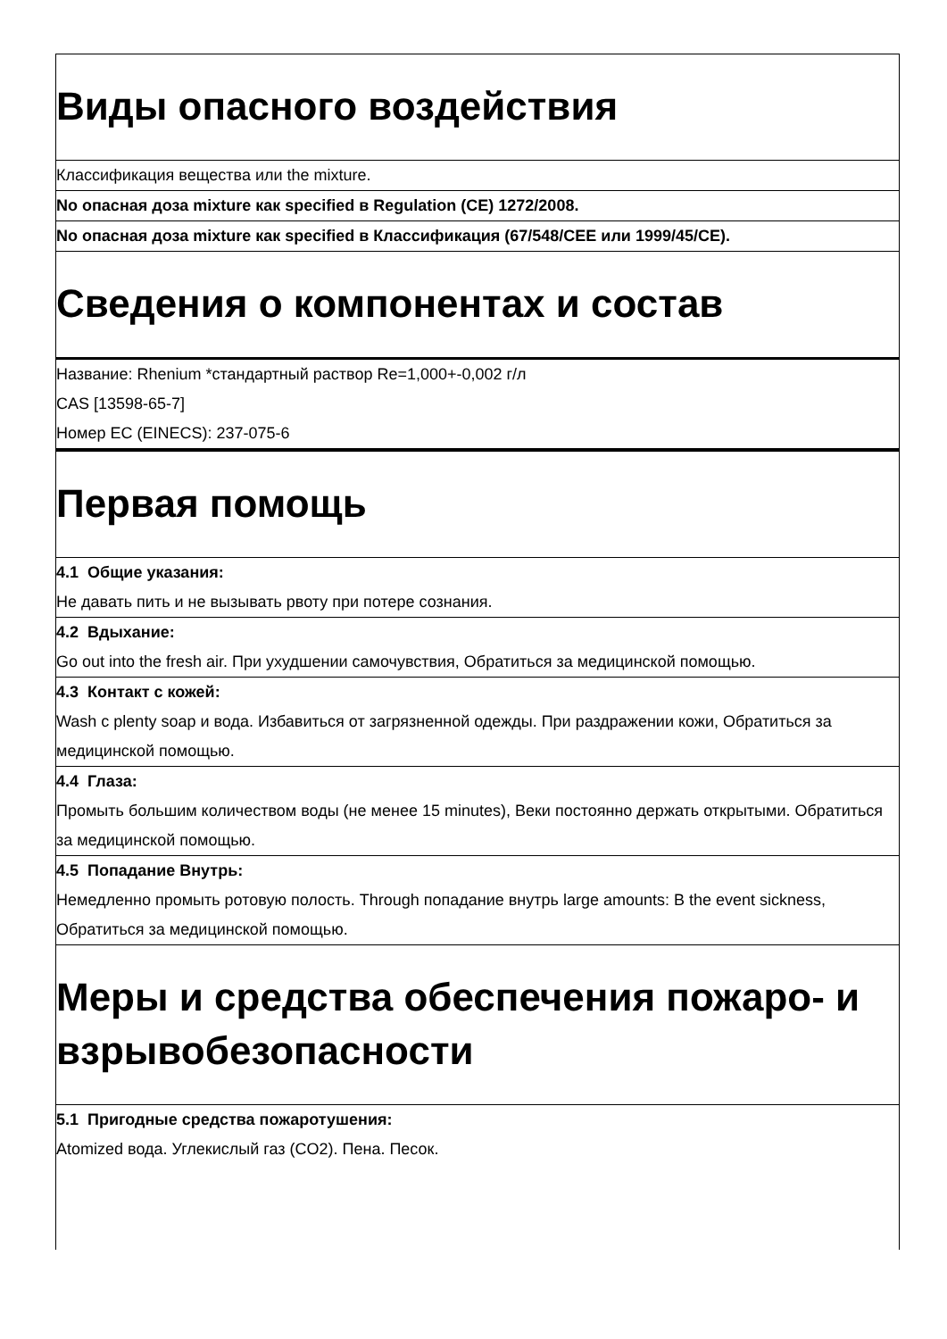Виды опасного воздействия
Классификация вещества или the mixture.
No опасная доза mixture как specified в Regulation (CE) 1272/2008.
No опасная доза mixture как specified в Классификация (67/548/CEE или 1999/45/CE).
Сведения о компонентах и состав
Название: Rhenium *стандартный раствор Re=1,000+-0,002 г/л
CAS [13598-65-7]
Номер EC (EINECS): 237-075-6
Первая помощь
4.1 Общие указания:
Не давать пить и не вызывать рвоту при потере сознания.
4.2 Вдыхание:
Go out into the fresh air. При ухудшении самочувствия, Обратиться за медицинской помощью.
4.3 Контакт с кожей:
Wash с plenty soap и вода. Избавиться от загрязненной одежды. При раздражении кожи, Обратиться за медицинской помощью.
4.4 Глаза:
Промыть большим количеством воды (не менее 15 minutes), Веки постоянно держать открытыми. Обратиться за медицинской помощью.
4.5 Попадание Внутрь:
Немедленно промыть ротовую полость. Through попадание внутрь large amounts: В the event sickness, Обратиться за медицинской помощью.
Меры и средства обеспечения пожаро- и взрывобезопасности
5.1 Пригодные средства пожаротушения:
Atomized вода. Углекислый газ (CO2). Пена. Песок.